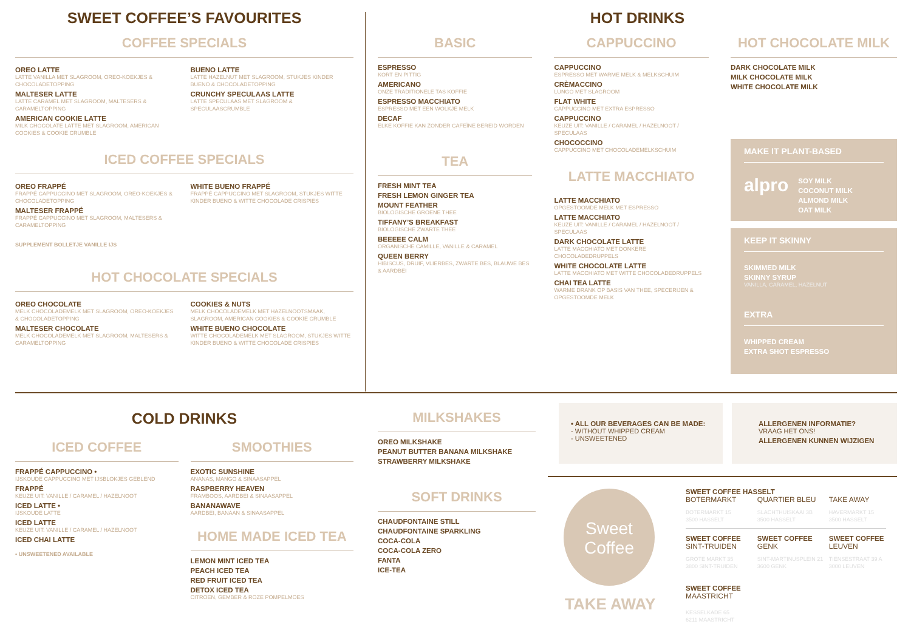SWEET COFFEE’S FAVOURITES
COFFEE SPECIALS
OREO LATTE
LATTE VANILLA MET SLAGROOM, OREO-KOEKJES & CHOCOLADETOPPING
MALTESER LATTE
LATTE CARAMEL MET SLAGROOM, MALTESERS & CARAMELTOPPING
AMERICAN COOKIE LATTE
MILK CHOCOLATE LATTE MET SLAGROOM, AMERICAN COOKIES & COOKIE CRUMBLE
BUENO LATTE
LATTE HAZELNUT MET SLAGROOM, STUKJES KINDER BUENO & CHOCOLADETOPPING
CRUNCHY SPECULAAS LATTE
LATTE SPECULAAS MET SLAGROOM & SPECULAASCRUMBLE
ICED COFFEE SPECIALS
OREO FRAPPÉ
FRAPPÉ CAPPUCCINO MET SLAGROOM, OREO-KOEKJES & CHOCOLADETOPPING
MALTESER FRAPPÉ
FRAPPÉ CAPPUCCINO MET SLAGROOM, MALTESERS & CARAMELTOPPING
WHITE BUENO FRAPPÉ
FRAPPÉ CAPPUCCINO MET SLAGROOM, STUKJES WITTE KINDER BUENO & WITTE CHOCOLADE CRISPIES
SUPPLEMENT BOLLETJE VANILLE IJS
HOT CHOCOLATE SPECIALS
OREO CHOCOLATE
MELK CHOCOLADEMELK MET SLAGROOM, OREO-KOEKJES & CHOCOLADETOPPING
MALTESER CHOCOLATE
MELK CHOCOLADEMELK MET SLAGROOM, MALTESERS & CARAMELTOPPING
COOKIES & NUTS
MELK CHOCOLADEMELK MET HAZELNOOTSMAAK, SLAGROOM, AMERICAN COOKIES & COOKIE CRUMBLE
WHITE BUENO CHOCOLATE
WITTE CHOCOLADEMELK MET SLAGROOM, STUKJES WITTE KINDER BUENO & WITTE CHOCOLADE CRISPIES
HOT DRINKS
BASIC
ESPRESSO
KORT EN PITTIG
AMERICANO
ONZE TRADITIONELE TAS KOFFIE
ESPRESSO MACCHIATO
ESPRESSO MET EEN WOLKJE MELK
DECAF
ELKE KOFFIE KAN ZONDER CAFEÏNE BEREID WORDEN
TEA
FRESH MINT TEA
FRESH LEMON GINGER TEA
MOUNT FEATHER
BIOLOGISCHE GROENE THEE
TIFFANY’S BREAKFAST
BIOLOGISCHE ZWARTE THEE
BEEEEE CALM
ORGANISCHE CAMILLE, VANILLE & CARAMEL
QUEEN BERRY
HIBISCUS, DRUIF, VLIERBES, ZWARTE BES, BLAUWE BES & AARDBEI
CAPPUCCINO
CAPPUCCINO
ESPRESSO MET WARME MELK & MELKSCHUIM
CRÈMACCINO
LUNGO MET SLAGROOM
FLAT WHITE
CAPPUCCINO MET EXTRA ESPRESSO
CAPPUCCINO
KEUZE UIT: VANILLE / CARAMEL / HAZELNOOT / SPECULAAS
CHOCOCCINO
CAPPUCCINO MET CHOCOLADEMELKSCHUIM
LATTE MACCHIATO
LATTE MACCHIATO
OPGESTOOMDE MELK MET ESPRESSO
LATTE MACCHIATO
KEUZE UIT: VANILLE / CARAMEL / HAZELNOOT / SPECULAAS
DARK CHOCOLATE LATTE
LATTE MACCHIATO MET DONKERE CHOCOLADEDRUPPELS
WHITE CHOCOLATE LATTE
LATTE MACCHIATO MET WITTE CHOCOLADEDRUPPELS
CHAI TEA LATTE
WARME DRANK OP BASIS VAN THEE, SPECERIJEN & OPGESTOOMDE MELK
HOT CHOCOLATE MILK
DARK CHOCOLATE MILK
MILK CHOCOLATE MILK
WHITE CHOCOLATE MILK
MAKE IT PLANT-BASED
alpro
SOY MILK
COCONUT MILK
ALMOND MILK
OAT MILK
KEEP IT SKINNY
SKIMMED MILK
SKINNY SYRUP
VANILLA, CARAMEL, HAZELNUT
EXTRA
WHIPPED CREAM
EXTRA SHOT ESPRESSO
COLD DRINKS
ICED COFFEE
FRAPPÉ CAPPUCCINO •
IJSKOUDE CAPPUCCINO MET IJSBLOKJES GEBLEND
FRAPPÉ
KEUZE UIT: VANILLE / CARAMEL / HAZELNOOT
ICED LATTE •
IJSKOUDE LATTE
ICED LATTE
KEUZE UIT: VANILLE / CARAMEL / HAZELNOOT
ICED CHAI LATTE
• UNSWEETENED AVAILABLE
SMOOTHIES
EXOTIC SUNSHINE
ANANAS, MANGO & SINAASAPPEL
RASPBERRY HEAVEN
FRAMBOOS, AARDBEI & SINAASAPPEL
BANANAWAVE
AARDBEI, BANAAN & SINAASAPPEL
HOME MADE ICED TEA
LEMON MINT ICED TEA
PEACH ICED TEA
RED FRUIT ICED TEA
DETOX ICED TEA
CITROEN, GEMBER & ROZE POMPELMOES
MILKSHAKES
OREO MILKSHAKE
PEANUT BUTTER BANANA MILKSHAKE
STRAWBERRY MILKSHAKE
SOFT DRINKS
CHAUDFONTAINE STILL
CHAUDFONTAINE SPARKLING
COCA-COLA
COCA-COLA ZERO
FANTA
ICE-TEA
• ALL OUR BEVERAGES CAN BE MADE:
- WITHOUT WHIPPED CREAM
- UNSWEETENED
ALLERGENEN INFORMATIE?
VRAAG HET ONS!
ALLERGENEN KUNNEN WIJZIGEN
Sweet
Coffee
TAKE AWAY
SWEET COFFEE HASSELT
BOTERMARKT
BOTERMARKT 15
3500 HASSELT
QUARTIER BLEU
SLACHTHUISKAAI 3B
3500 HASSELT
TAKE AWAY
HAVERMARKT 15
3500 HASSELT
SWEET COFFEE
SINT-TRUIDEN
GROTE MARKT 35
3800 SINT-TRUIDEN
SWEET COFFEE
GENK
SINT-MARTINUSPLEIN 21
3600 GENK
SWEET COFFEE
LEUVEN
TIENSESTRAAT 39 A
3000 LEUVEN
SWEET COFFEE
MAASTRICHT
KESSELKADE 65
6211 MAASTRICHT